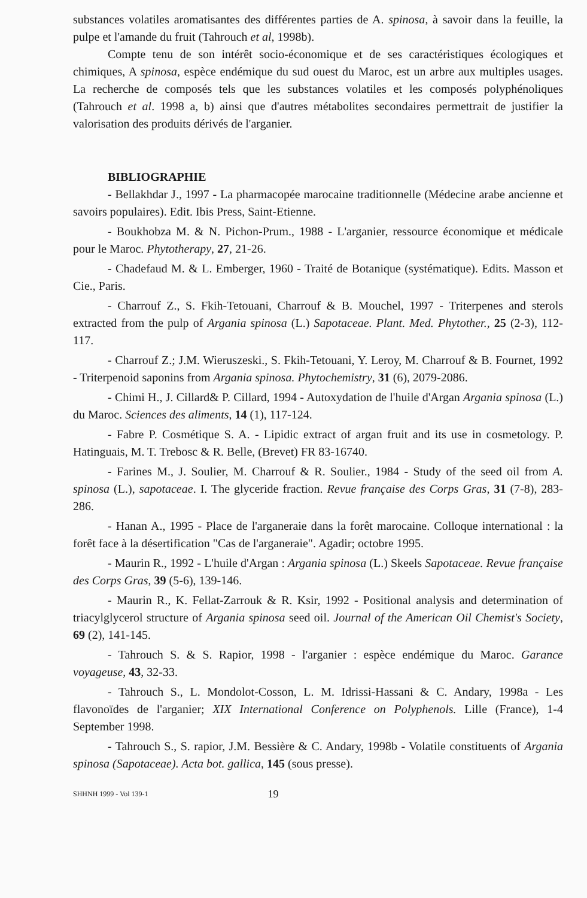substances volatiles aromatisantes des différentes parties de A. spinosa, à savoir dans la feuille, la pulpe et l'amande du fruit (Tahrouch et al, 1998b).
Compte tenu de son intérêt socio-économique et de ses caractéristiques écologiques et chimiques, A spinosa, espèce endémique du sud ouest du Maroc, est un arbre aux multiples usages. La recherche de composés tels que les substances volatiles et les composés polyphénoliques (Tahrouch et al. 1998 a, b) ainsi que d'autres métabolites secondaires permettrait de justifier la valorisation des produits dérivés de l'arganier.
BIBLIOGRAPHIE
- Bellakhdar J., 1997 - La pharmacopée marocaine traditionnelle (Médecine arabe ancienne et savoirs populaires). Edit. Ibis Press, Saint-Etienne.
- Boukhobza M. & N. Pichon-Prum., 1988 - L'arganier, ressource économique et médicale pour le Maroc. Phytotherapy, 27, 21-26.
- Chadefaud M. & L. Emberger, 1960 - Traité de Botanique (systématique). Edits. Masson et Cie., Paris.
- Charrouf Z., S. Fkih-Tetouani, Charrouf & B. Mouchel, 1997 - Triterpenes and sterols extracted from the pulp of Argania spinosa (L.) Sapotaceae. Plant. Med. Phytother., 25 (2-3), 112-117.
- Charrouf Z.; J.M. Wieruszeski., S. Fkih-Tetouani, Y. Leroy, M. Charrouf & B. Fournet, 1992 - Triterpenoid saponins from Argania spinosa. Phytochemistry, 31 (6), 2079-2086.
- Chimi H., J. Cillard& P. Cillard, 1994 - Autoxydation de l'huile d'Argan Argania spinosa (L.) du Maroc. Sciences des aliments, 14 (1), 117-124.
- Fabre P. Cosmétique S. A. - Lipidic extract of argan fruit and its use in cosmetology. P. Hatinguais, M. T. Trebosc & R. Belle, (Brevet) FR 83-16740.
- Farines M., J. Soulier, M. Charrouf & R. Soulier., 1984 - Study of the seed oil from A. spinosa (L.), sapotaceae. I. The glyceride fraction. Revue française des Corps Gras, 31 (7-8), 283-286.
- Hanan A., 1995 - Place de l'arganeraie dans la forêt marocaine. Colloque international : la forêt face à la désertification "Cas de l'arganeraie". Agadir; octobre 1995.
- Maurin R., 1992 - L'huile d'Argan : Argania spinosa (L.) Skeels Sapotaceae. Revue française des Corps Gras, 39 (5-6), 139-146.
- Maurin R., K. Fellat-Zarrouk & R. Ksir, 1992 - Positional analysis and determination of triacylglycerol structure of Argania spinosa seed oil. Journal of the American Oil Chemist's Society, 69 (2), 141-145.
- Tahrouch S. & S. Rapior, 1998 - l'arganier : espèce endémique du Maroc. Garance voyageuse, 43, 32-33.
- Tahrouch S., L. Mondolot-Cosson, L. M. Idrissi-Hassani & C. Andary, 1998a - Les flavonoïdes de l'arganier; XIX International Conference on Polyphenols. Lille (France), 1-4 September 1998.
- Tahrouch S., S. rapior, J.M. Bessière & C. Andary, 1998b - Volatile constituents of Argania spinosa (Sapotaceae). Acta bot. gallica, 145 (sous presse).
SHHNH 1999 - Vol 139-1 19